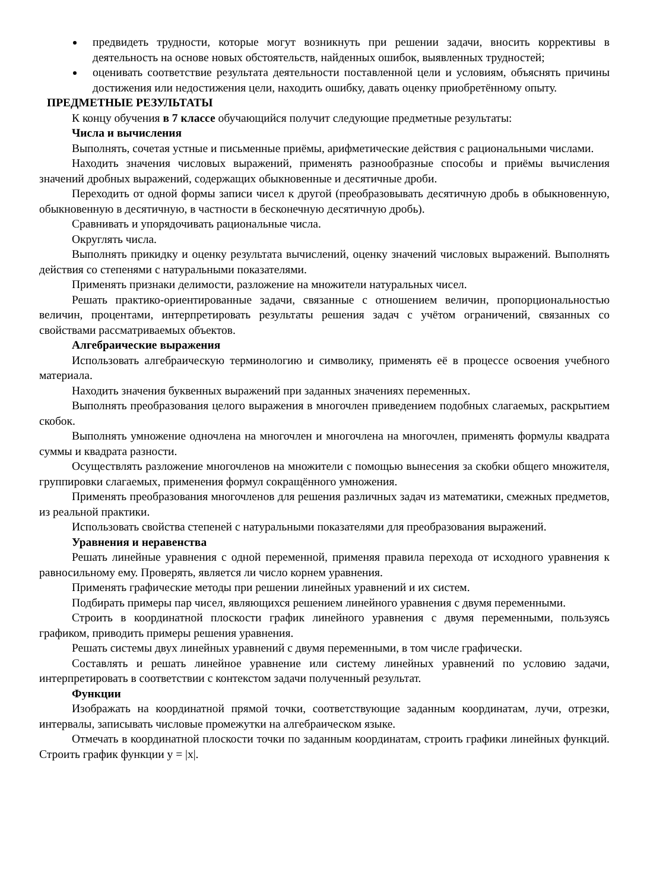предвидеть трудности, которые могут возникнуть при решении задачи, вносить коррективы в деятельность на основе новых обстоятельств, найденных ошибок, выявленных трудностей;
оценивать соответствие результата деятельности поставленной цели и условиям, объяснять причины достижения или недостижения цели, находить ошибку, давать оценку приобретённому опыту.
ПРЕДМЕТНЫЕ РЕЗУЛЬТАТЫ
К концу обучения в 7 классе обучающийся получит следующие предметные результаты:
Числа и вычисления
Выполнять, сочетая устные и письменные приёмы, арифметические действия с рациональными числами.
Находить значения числовых выражений, применять разнообразные способы и приёмы вычисления значений дробных выражений, содержащих обыкновенные и десятичные дроби.
Переходить от одной формы записи чисел к другой (преобразовывать десятичную дробь в обыкновенную, обыкновенную в десятичную, в частности в бесконечную десятичную дробь).
Сравнивать и упорядочивать рациональные числа.
Округлять числа.
Выполнять прикидку и оценку результата вычислений, оценку значений числовых выражений. Выполнять действия со степенями с натуральными показателями.
Применять признаки делимости, разложение на множители натуральных чисел.
Решать практико-ориентированные задачи, связанные с отношением величин, пропорциональностью величин, процентами, интерпретировать результаты решения задач с учётом ограничений, связанных со свойствами рассматриваемых объектов.
Алгебраические выражения
Использовать алгебраическую терминологию и символику, применять её в процессе освоения учебного материала.
Находить значения буквенных выражений при заданных значениях переменных.
Выполнять преобразования целого выражения в многочлен приведением подобных слагаемых, раскрытием скобок.
Выполнять умножение одночлена на многочлен и многочлена на многочлен, применять формулы квадрата суммы и квадрата разности.
Осуществлять разложение многочленов на множители с помощью вынесения за скобки общего множителя, группировки слагаемых, применения формул сокращённого умножения.
Применять преобразования многочленов для решения различных задач из математики, смежных предметов, из реальной практики.
Использовать свойства степеней с натуральными показателями для преобразования выражений.
Уравнения и неравенства
Решать линейные уравнения с одной переменной, применяя правила перехода от исходного уравнения к равносильному ему. Проверять, является ли число корнем уравнения.
Применять графические методы при решении линейных уравнений и их систем.
Подбирать примеры пар чисел, являющихся решением линейного уравнения с двумя переменными.
Строить в координатной плоскости график линейного уравнения с двумя переменными, пользуясь графиком, приводить примеры решения уравнения.
Решать системы двух линейных уравнений с двумя переменными, в том числе графически.
Составлять и решать линейное уравнение или систему линейных уравнений по условию задачи, интерпретировать в соответствии с контекстом задачи полученный результат.
Функции
Изображать на координатной прямой точки, соответствующие заданным координатам, лучи, отрезки, интервалы, записывать числовые промежутки на алгебраическом языке.
Отмечать в координатной плоскости точки по заданным координатам, строить графики линейных функций. Строить график функции y = |x|.